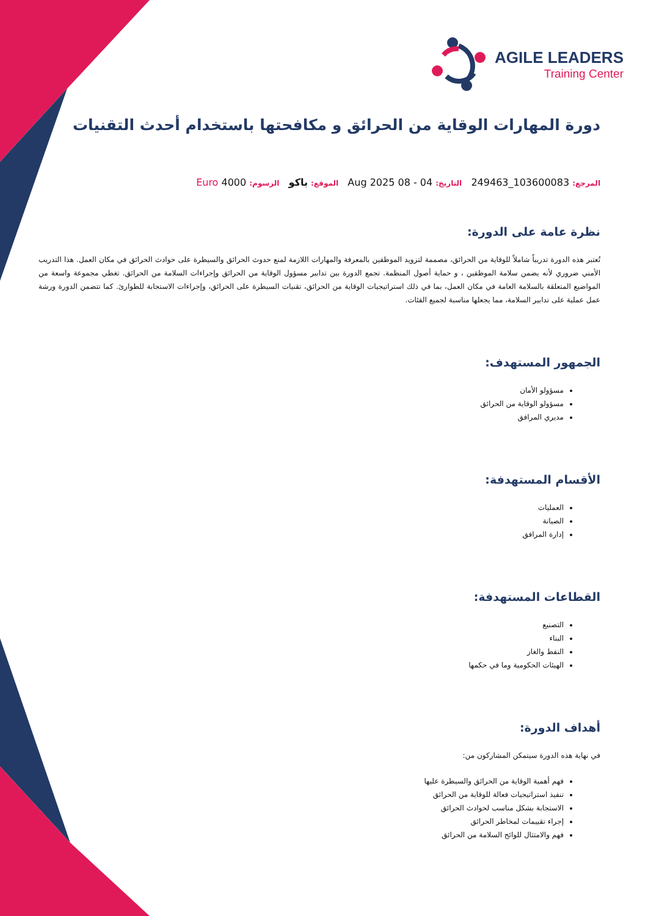AGILE LEADERS
Training Center
دورة المهارات الوقاية من الحرائق و مكافحتها باستخدام أحدث التقنيات
المرجع: 103600083_249463 التاريخ: 04 - 08 Aug 2025 الموقع: باكو الرسوم: 4000 Euro
نظرة عامة على الدورة:
تُعتبر هذه الدورة تدريباً شاملاً للوقاية من الحرائق، مصممة لتزويد الموظفين بالمعرفة والمهارات اللازمة لمنع حدوث الحرائق والسيطرة على حوادث الحرائق في مكان العمل. هذا التدريب الأمني ضروري لأنه يضمن سلامة الموظفين ، و حماية أصول المنظمة. تجمع الدورة بين تدابير مسؤول الوقاية من الحرائق وإجراءات السلامة من الحرائق. تغطي مجموعة واسعة من المواضيع المتعلقة بالسلامة العامة في مكان العمل، بما في ذلك استراتيجيات الوقاية من الحرائق، تقنيات السيطرة على الحرائق، وإجراءات الاستجابة للطوارئ. كما تتضمن الدورة ورشة عمل عملية على تدابير السلامة، مما يجعلها مناسبة لجميع الفئات.
الجمهور المستهدف:
مسؤولو الأمان
مسؤولو الوقاية من الحرائق
مديري المرافق
الأقسام المستهدفة:
العمليات
الصيانة
إدارة المرافق
القطاعات المستهدفة:
التصنيع
البناء
النفط والغاز
الهيئات الحكومية وما في حكمها
أهداف الدورة:
في نهاية هذه الدورة سيتمكن المشاركون من:
فهم أهمية الوقاية من الحرائق والسيطرة عليها
تنفيذ استراتيجيات فعالة للوقاية من الحرائق
الاستجابة بشكل مناسب لحوادث الحرائق
إجراء تقييمات لمخاطر الحرائق
فهم والامتثال للوائح السلامة من الحرائق